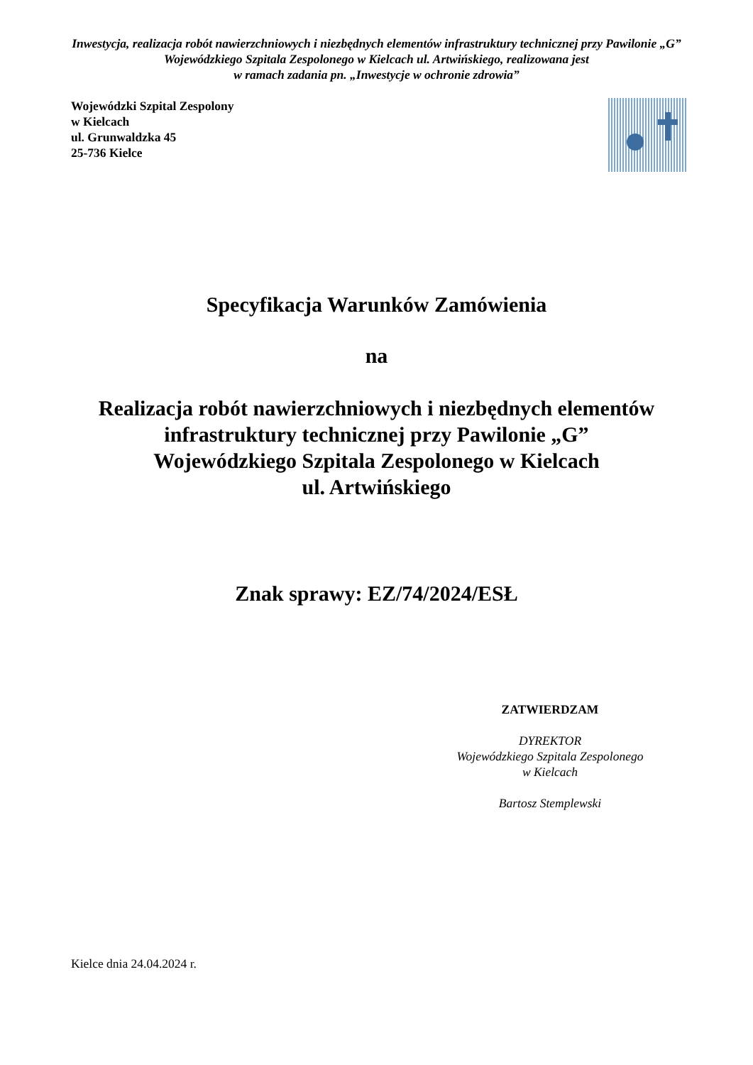Inwestycja, realizacja robót nawierzchniowych i niezbędnych elementów infrastruktury technicznej przy Pawilonie „G” Wojewódzkiego Szpitala Zespolonego w Kielcach ul. Artwińskiego, realizowana jest
w ramach zadania pn. „Inwestycje w ochronie zdrowia”
Wojewódzki Szpital Zespolony
w Kielcach
ul. Grunwaldzka 45
25-736 Kielce
Specyfikacja Warunków Zamówienia
na
Realizacja robót nawierzchniowych i niezbędnych elementów infrastruktury technicznej przy Pawilonie „G”
Wojewódzkiego Szpitala Zespolonego w Kielcach
ul. Artwińskiego
Znak sprawy: EZ/74/2024/ESŁ
ZATWIERDZAM
DYREKTOR
Wojewódzkiego Szpitala Zespolonego
w Kielcach
Bartosz Stemplewski
Kielce dnia 24.04.2024 r.